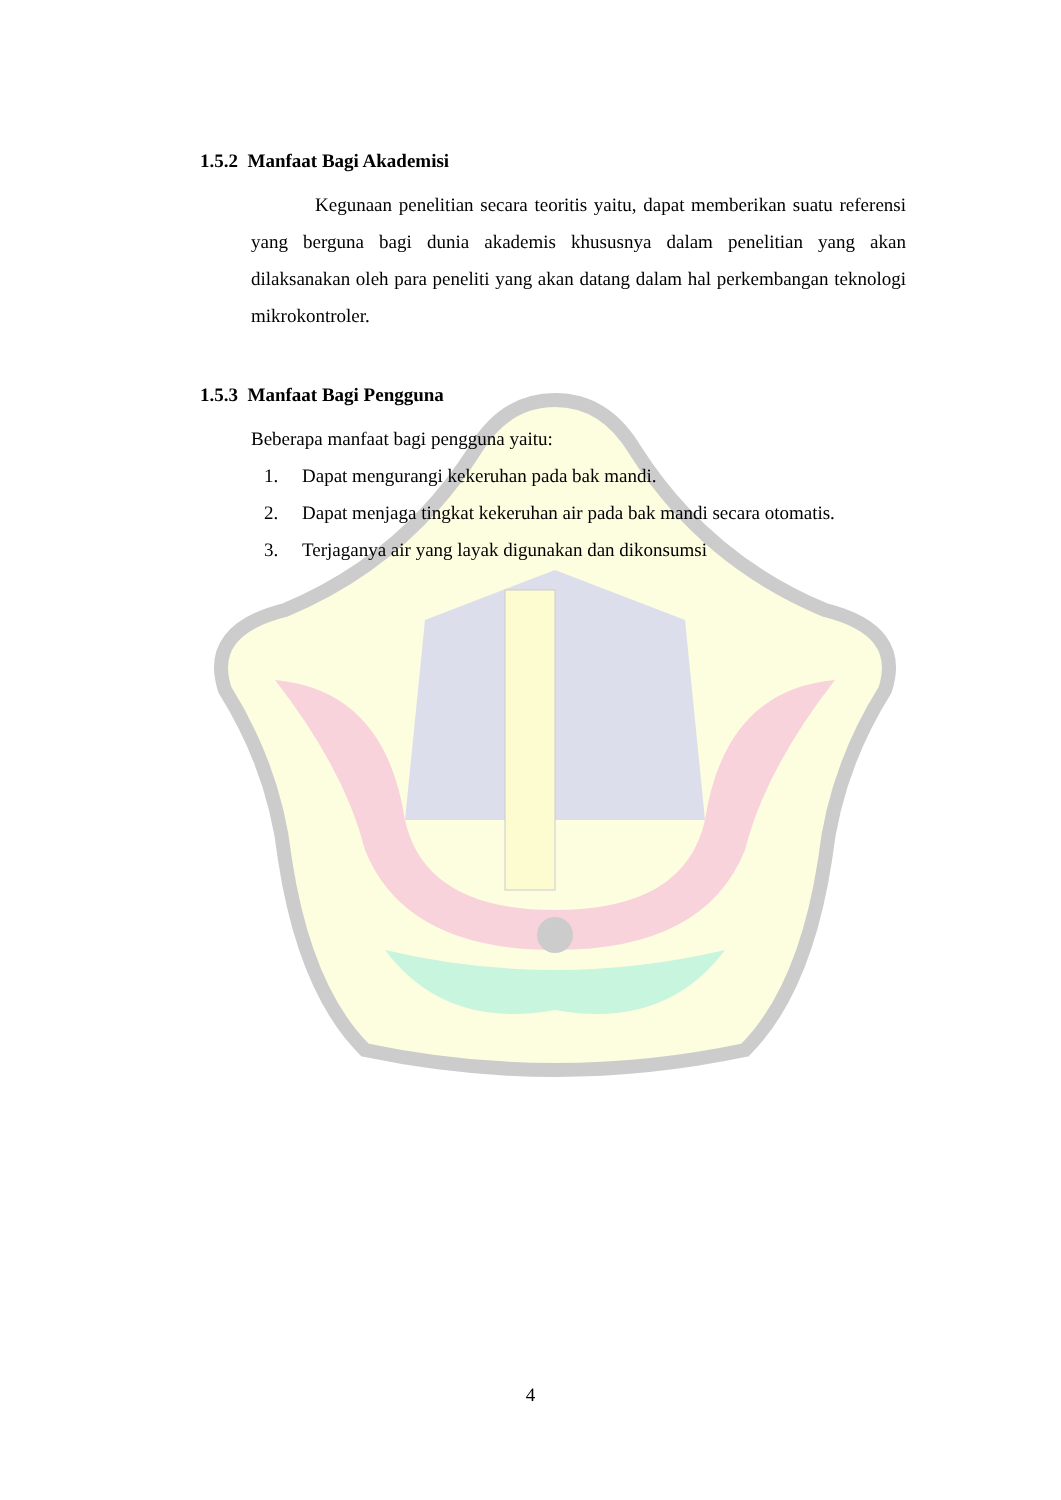1.5.2 Manfaat Bagi Akademisi
Kegunaan penelitian secara teoritis yaitu, dapat memberikan suatu referensi yang berguna bagi dunia akademis khususnya dalam penelitian yang akan dilaksanakan oleh para peneliti yang akan datang dalam hal perkembangan teknologi mikrokontroler.
1.5.3 Manfaat Bagi Pengguna
Beberapa manfaat bagi pengguna yaitu:
1. Dapat mengurangi kekeruhan pada bak mandi.
2. Dapat menjaga tingkat kekeruhan air pada bak mandi secara otomatis.
3. Terjaganya air yang layak digunakan dan dikonsumsi
4